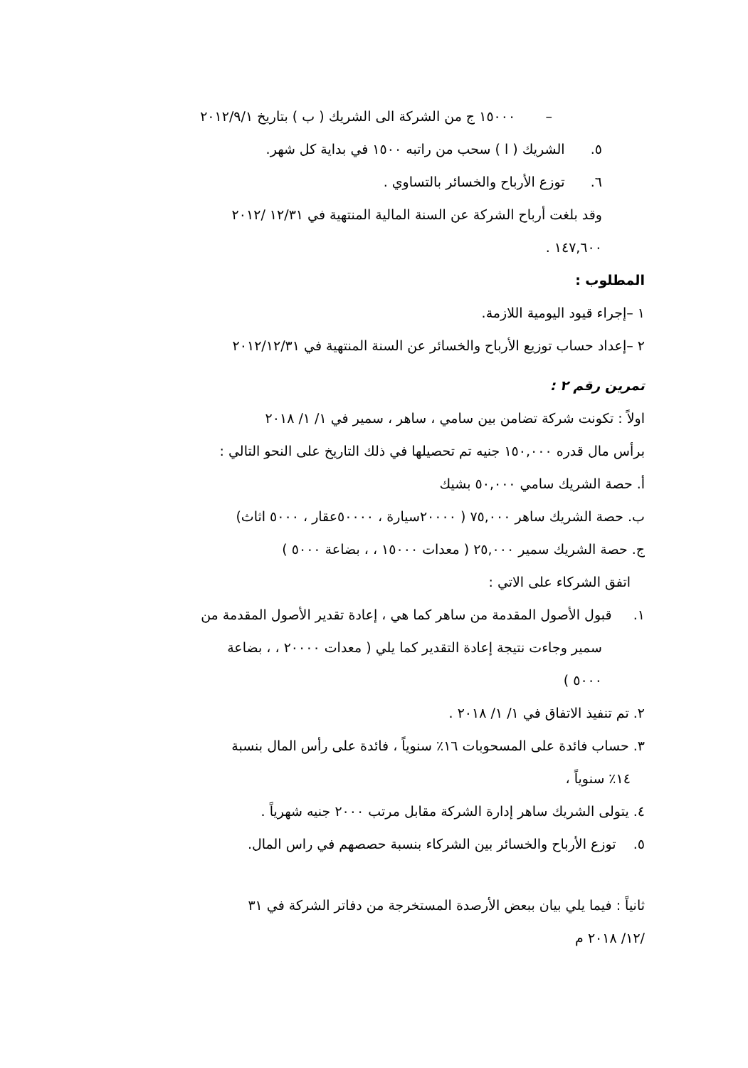– ١٥٠٠٠ ج من الشركة الى الشريك ( ب ) بتاريخ ٢٠١٢/٩/١
٥. الشريك ( ا ) سحب من راتبه ١٥٠٠ في بداية كل شهر.
٦. توزع الأرباح والخسائر بالتساوي .
وقد بلغت أرباح الشركة عن السنة المالية المنتهية في ١٢/٣١ /٢٠١٢
١٤٧,٦٠٠ .
المطلوب :
١ –إجراء قيود اليومية اللازمة.
٢ –إعداد حساب توزيع الأرباح والخسائر عن السنة المنتهية في ٢٠١٢/١٢/٣١
تمرين رقم ٢ :
اولاً : تكونت شركة تضامن بين سامي ، ساهر ، سمير في ١/ ١/ ٢٠١٨
برأس مال قدره ١٥٠,٠٠٠ جنيه تم تحصيلها في ذلك التاريخ على النحو التالي :
أ. حصة الشريك سامي ٥٠,٠٠٠ بشيك
ب. حصة الشريك ساهر ٧٥,٠٠٠ ( ٢٠٠٠٠سيارة ، ٥٠٠٠٠عقار ، ٥٠٠٠ اثاث)
ج. حصة الشريك سمير ٢٥,٠٠٠ ( معدات ١٥٠٠٠ ، ، بضاعة ٥٠٠٠ )
اتفق الشركاء على الاتي :
١. قبول الأصول المقدمة من ساهر كما هي ، إعادة تقدير الأصول المقدمة من
سمير وجاءت نتيجة إعادة التقدير كما يلي ( معدات ٢٠٠٠٠ ، ، بضاعة
٥٠٠٠ )
٢. تم تنفيذ الاتفاق في ١/ ١/ ٢٠١٨ .
٣. حساب فائدة على المسحوبات ١٦٪ سنوياً ، فائدة على رأس المال بنسبة
١٤٪ سنوياً ،
٤. يتولى الشريك ساهر إدارة الشركة مقابل مرتب ٢٠٠٠ جنيه شهرياً .
٥. توزع الأرباح والخسائر بين الشركاء بنسبة حصصهم في راس المال.
ثانياً : فيما يلي بيان ببعض الأرصدة المستخرجة من دفاتر الشركة في ٣١
/١٢/ ٢٠١٨ م